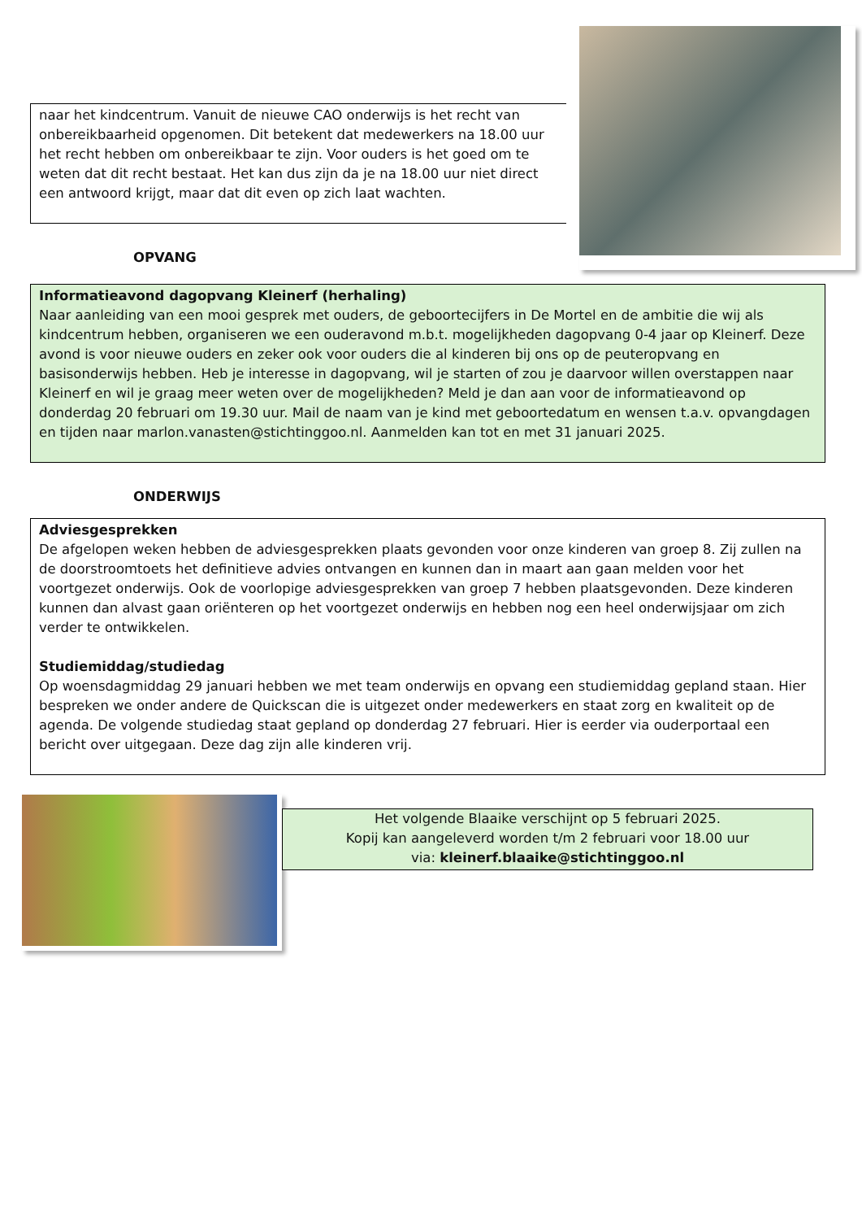naar het kindcentrum. Vanuit de nieuwe CAO onderwijs is het recht van onbereikbaarheid opgenomen. Dit betekent dat medewerkers na 18.00 uur het recht hebben om onbereikbaar te zijn. Voor ouders is het goed om te weten dat dit recht bestaat. Het kan dus zijn da je na 18.00 uur niet direct een antwoord krijgt, maar dat dit even op zich laat wachten.
OPVANG
Informatieavond dagopvang Kleinerf (herhaling)
Naar aanleiding van een mooi gesprek met ouders, de geboortecijfers in De Mortel en de ambitie die wij als kindcentrum hebben, organiseren we een ouderavond m.b.t. mogelijkheden dagopvang 0-4 jaar op Kleinerf. Deze avond is voor nieuwe ouders en zeker ook voor ouders die al kinderen bij ons op de peuteropvang en basisonderwijs hebben. Heb je interesse in dagopvang, wil je starten of zou je daarvoor willen overstappen naar Kleinerf en wil je graag meer weten over de mogelijkheden? Meld je dan aan voor de informatieavond op donderdag 20 februari om 19.30 uur. Mail de naam van je kind met geboortedatum en wensen t.a.v. opvangdagen en tijden naar marlon.vanasten@stichtinggoo.nl. Aanmelden kan tot en met 31 januari 2025.
ONDERWIJS
Adviesgesprekken
De afgelopen weken hebben de adviesgesprekken plaats gevonden voor onze kinderen van groep 8. Zij zullen na de doorstroomtoets het definitieve advies ontvangen en kunnen dan in maart aan gaan melden voor het voortgezet onderwijs. Ook de voorlopige adviesgesprekken van groep 7 hebben plaatsgevonden. Deze kinderen kunnen dan alvast gaan oriënteren op het voortgezet onderwijs en hebben nog een heel onderwijsjaar om zich verder te ontwikkelen.
Studiemiddag/studiedag
Op woensdagmiddag 29 januari hebben we met team onderwijs en opvang een studiemiddag gepland staan. Hier bespreken we onder andere de Quickscan die is uitgezet onder medewerkers en staat zorg en kwaliteit op de agenda. De volgende studiedag staat gepland op donderdag 27 februari. Hier is eerder via ouderportaal een bericht over uitgegaan. Deze dag zijn alle kinderen vrij.
Het volgende Blaaike verschijnt op 5 februari 2025.
Kopij kan aangeleverd worden t/m 2 februari voor 18.00 uur
via: kleinerf.blaaike@stichtinggoo.nl